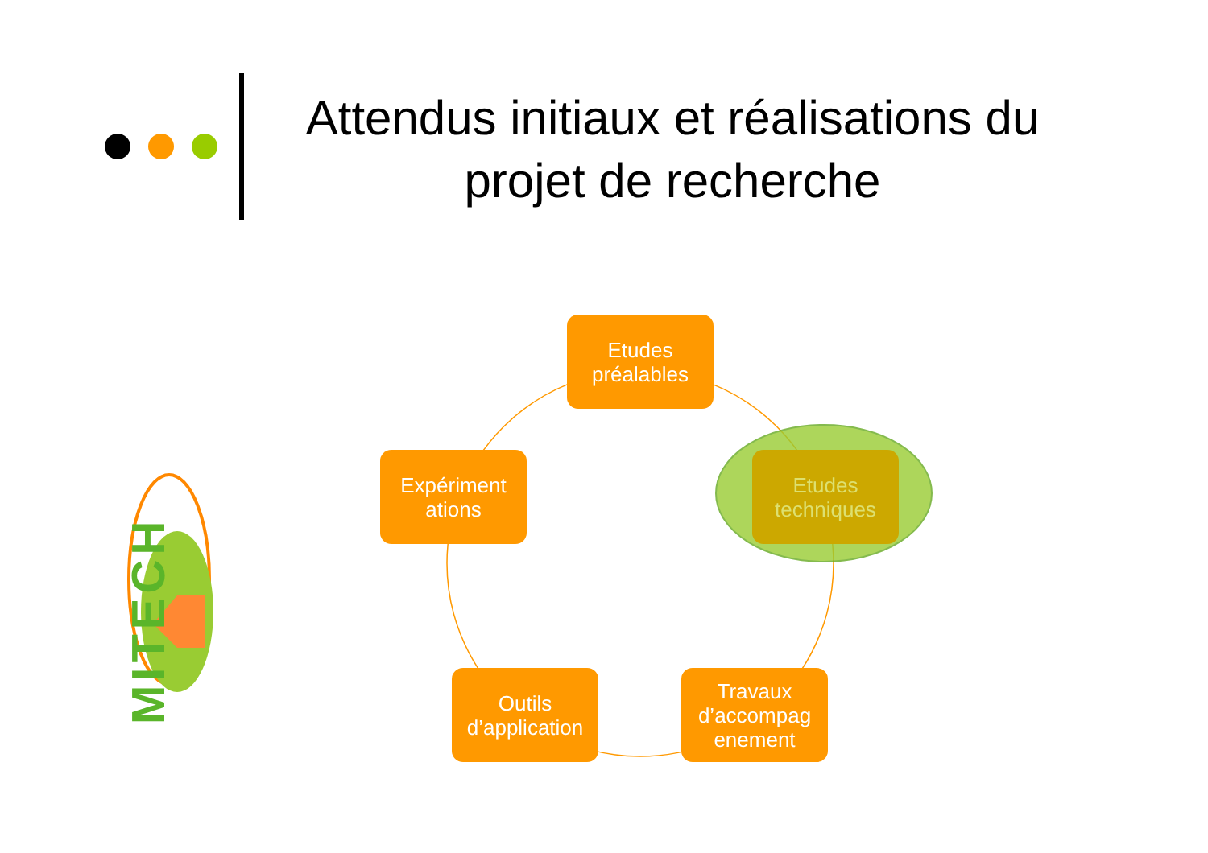Attendus initiaux et réalisations du projet de recherche
MITECH
Etudes préalables
Expériment ations
Etudes techniques
Outils d’application
Travaux d’accompag enement